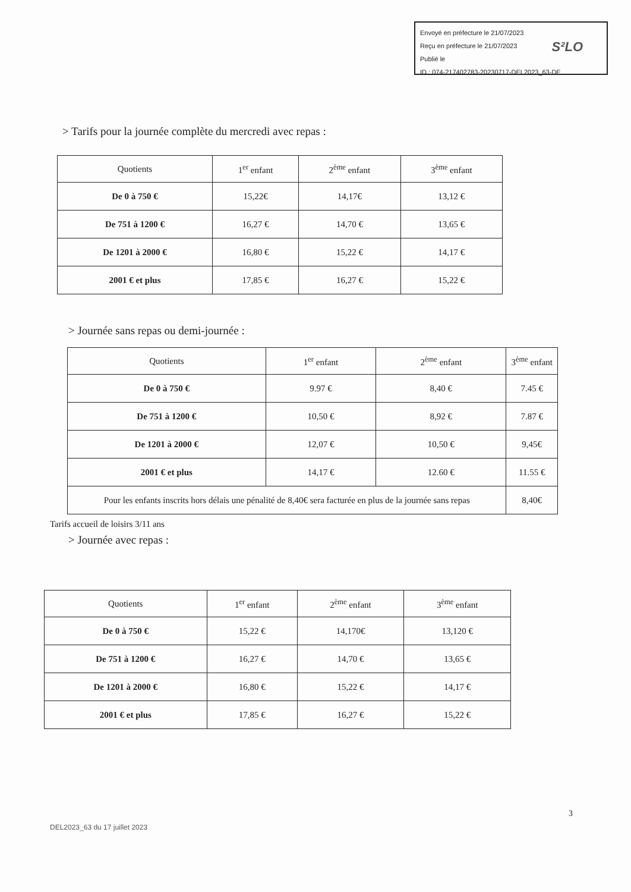Envoyé en préfecture le 21/07/2023
Reçu en préfecture le 21/07/2023
Publié le
ID : 074-217402783-20230717-DEL2023_63-DE
S²LO
> Tarifs pour la journée complète du mercredi avec repas :
| Quotients | 1<sup>er</sup> enfant | 2<sup>ème</sup> enfant | 3<sup>ème</sup> enfant |
| --- | --- | --- | --- |
| De 0 à 750 € | 15,22€ | 14,17€ | 13,12 € |
| De 751 à 1200 € | 16,27 € | 14,70 € | 13,65 € |
| De 1201 à 2000 € | 16,80 € | 15,22 € | 14,17 € |
| 2001 € et plus | 17,85 € | 16,27 € | 15,22 € |
> Journée sans repas ou demi-journée :
| Quotients | 1<sup>er</sup> enfant | 2<sup>ème</sup> enfant | 3<sup>ème</sup> enfant |
| --- | --- | --- | --- |
| De 0 à 750 € | 9.97 € | 8,40 € | 7.45 € |
| De 751 à 1200 € | 10,50 € | 8,92 € | 7.87 € |
| De 1201 à 2000 € | 12,07 € | 10,50 € | 9,45€ |
| 2001 € et plus | 14,17 € | 12.60 € | 11.55 € |
| Pour les enfants inscrits hors délais une pénalité de 8,40€ sera facturée en plus de la journée sans repas | | | 8,40€ |
Tarifs accueil de loisirs 3/11 ans
> Journée avec repas :
| Quotients | 1<sup>er</sup> enfant | 2<sup>ème</sup> enfant | 3<sup>ème</sup> enfant |
| --- | --- | --- | --- |
| De 0 à 750 € | 15,22 € | 14,170€ | 13,120 € |
| De 751 à 1200 € | 16,27 € | 14,70 € | 13,65 € |
| De 1201 à 2000 € | 16,80 € | 15,22 € | 14,17 € |
| 2001 € et plus | 17,85 € | 16,27 € | 15,22 € |
3
DEL2023_63 du 17 juillet 2023